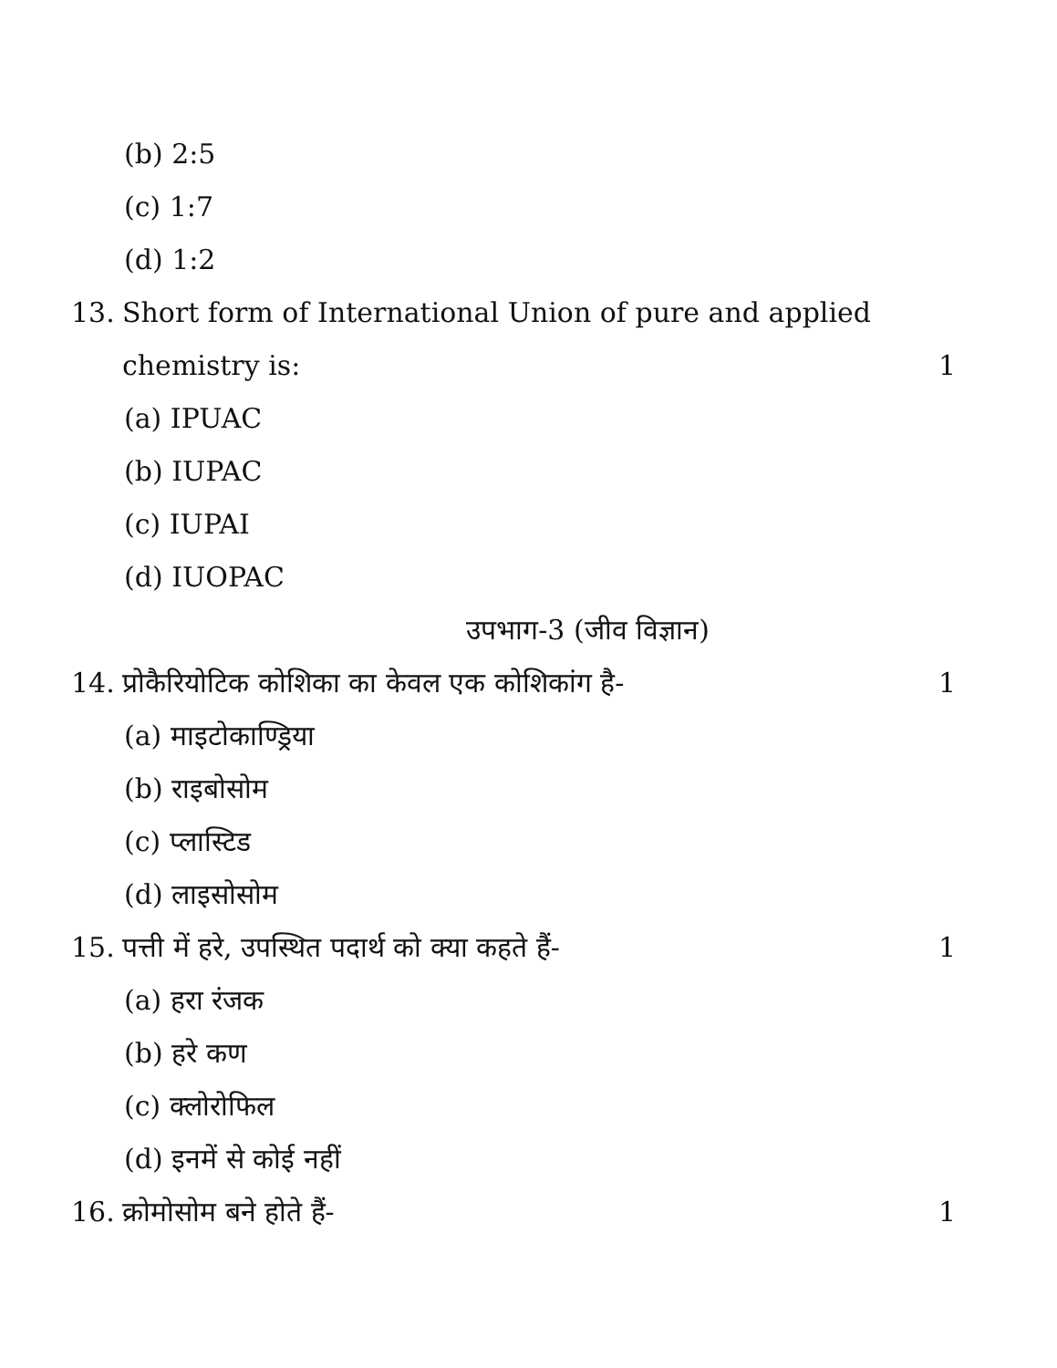(b) 2:5
(c) 1:7
(d) 1:2
13. Short form of International Union of pure and applied
chemistry is: 1
(a) IPUAC
(b) IUPAC
(c) IUPAI
(d) IUOPAC
उपभाग-3 (जीव विज्ञान)
14. प्रोकैरियोटिक कोशिका का केवल एक कोशिकांग है- 1
(a) माइटोकाण्ड्रिया
(b) राइबोसोम
(c) प्लास्टिड
(d) लाइसोसोम
15. पत्ती में हरे, उपस्थित पदार्थ को क्या कहते हैं- 1
(a) हरा रंजक
(b) हरे कण
(c) क्लोरोफिल
(d) इनमें से कोई नहीं
16. क्रोमोसोम बने होते हैं- 1